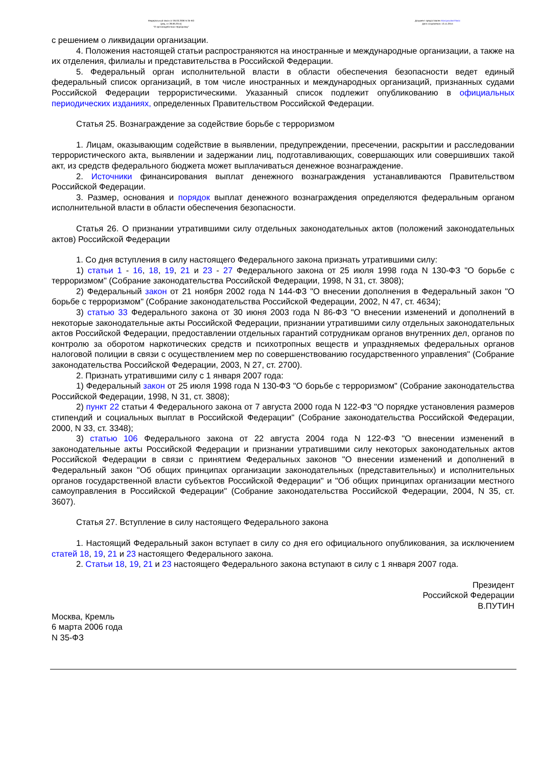Федеральный закон от 06.03.2006 N 35-ФЗ
(ред. от 28.06.2014)
"О противодействии терроризму"
Документ предоставлен КонсультантПлюс
Дата сохранения: 13.11.2014
с решением о ликвидации организации.
4. Положения настоящей статьи распространяются на иностранные и международные организации, а также на их отделения, филиалы и представительства в Российской Федерации.
5. Федеральный орган исполнительной власти в области обеспечения безопасности ведет единый федеральный список организаций, в том числе иностранных и международных организаций, признанных судами Российской Федерации террористическими. Указанный список подлежит опубликованию в официальных периодических изданиях, определенных Правительством Российской Федерации.
Статья 25. Вознаграждение за содействие борьбе с терроризмом
1. Лицам, оказывающим содействие в выявлении, предупреждении, пресечении, раскрытии и расследовании террористического акта, выявлении и задержании лиц, подготавливающих, совершающих или совершивших такой акт, из средств федерального бюджета может выплачиваться денежное вознаграждение.
2. Источники финансирования выплат денежного вознаграждения устанавливаются Правительством Российской Федерации.
3. Размер, основания и порядок выплат денежного вознаграждения определяются федеральным органом исполнительной власти в области обеспечения безопасности.
Статья 26. О признании утратившими силу отдельных законодательных актов (положений законодательных актов) Российской Федерации
1. Со дня вступления в силу настоящего Федерального закона признать утратившими силу:
1) статьи 1 - 16, 18, 19, 21 и 23 - 27 Федерального закона от 25 июля 1998 года N 130-ФЗ "О борьбе с терроризмом" (Собрание законодательства Российской Федерации, 1998, N 31, ст. 3808);
2) Федеральный закон от 21 ноября 2002 года N 144-ФЗ "О внесении дополнения в Федеральный закон "О борьбе с терроризмом" (Собрание законодательства Российской Федерации, 2002, N 47, ст. 4634);
3) статью 33 Федерального закона от 30 июня 2003 года N 86-ФЗ "О внесении изменений и дополнений в некоторые законодательные акты Российской Федерации, признании утратившими силу отдельных законодательных актов Российской Федерации, предоставлении отдельных гарантий сотрудникам органов внутренних дел, органов по контролю за оборотом наркотических средств и психотропных веществ и упраздняемых федеральных органов налоговой полиции в связи с осуществлением мер по совершенствованию государственного управления" (Собрание законодательства Российской Федерации, 2003, N 27, ст. 2700).
2. Признать утратившими силу с 1 января 2007 года:
1) Федеральный закон от 25 июля 1998 года N 130-ФЗ "О борьбе с терроризмом" (Собрание законодательства Российской Федерации, 1998, N 31, ст. 3808);
2) пункт 22 статьи 4 Федерального закона от 7 августа 2000 года N 122-ФЗ "О порядке установления размеров стипендий и социальных выплат в Российской Федерации" (Собрание законодательства Российской Федерации, 2000, N 33, ст. 3348);
3) статью 106 Федерального закона от 22 августа 2004 года N 122-ФЗ "О внесении изменений в законодательные акты Российской Федерации и признании утратившими силу некоторых законодательных актов Российской Федерации в связи с принятием Федеральных законов "О внесении изменений и дополнений в Федеральный закон "Об общих принципах организации законодательных (представительных) и исполнительных органов государственной власти субъектов Российской Федерации" и "Об общих принципах организации местного самоуправления в Российской Федерации" (Собрание законодательства Российской Федерации, 2004, N 35, ст. 3607).
Статья 27. Вступление в силу настоящего Федерального закона
1. Настоящий Федеральный закон вступает в силу со дня его официального опубликования, за исключением статей 18, 19, 21 и 23 настоящего Федерального закона.
2. Статьи 18, 19, 21 и 23 настоящего Федерального закона вступают в силу с 1 января 2007 года.
Президент
Российской Федерации
В.ПУТИН
Москва, Кремль
6 марта 2006 года
N 35-ФЗ